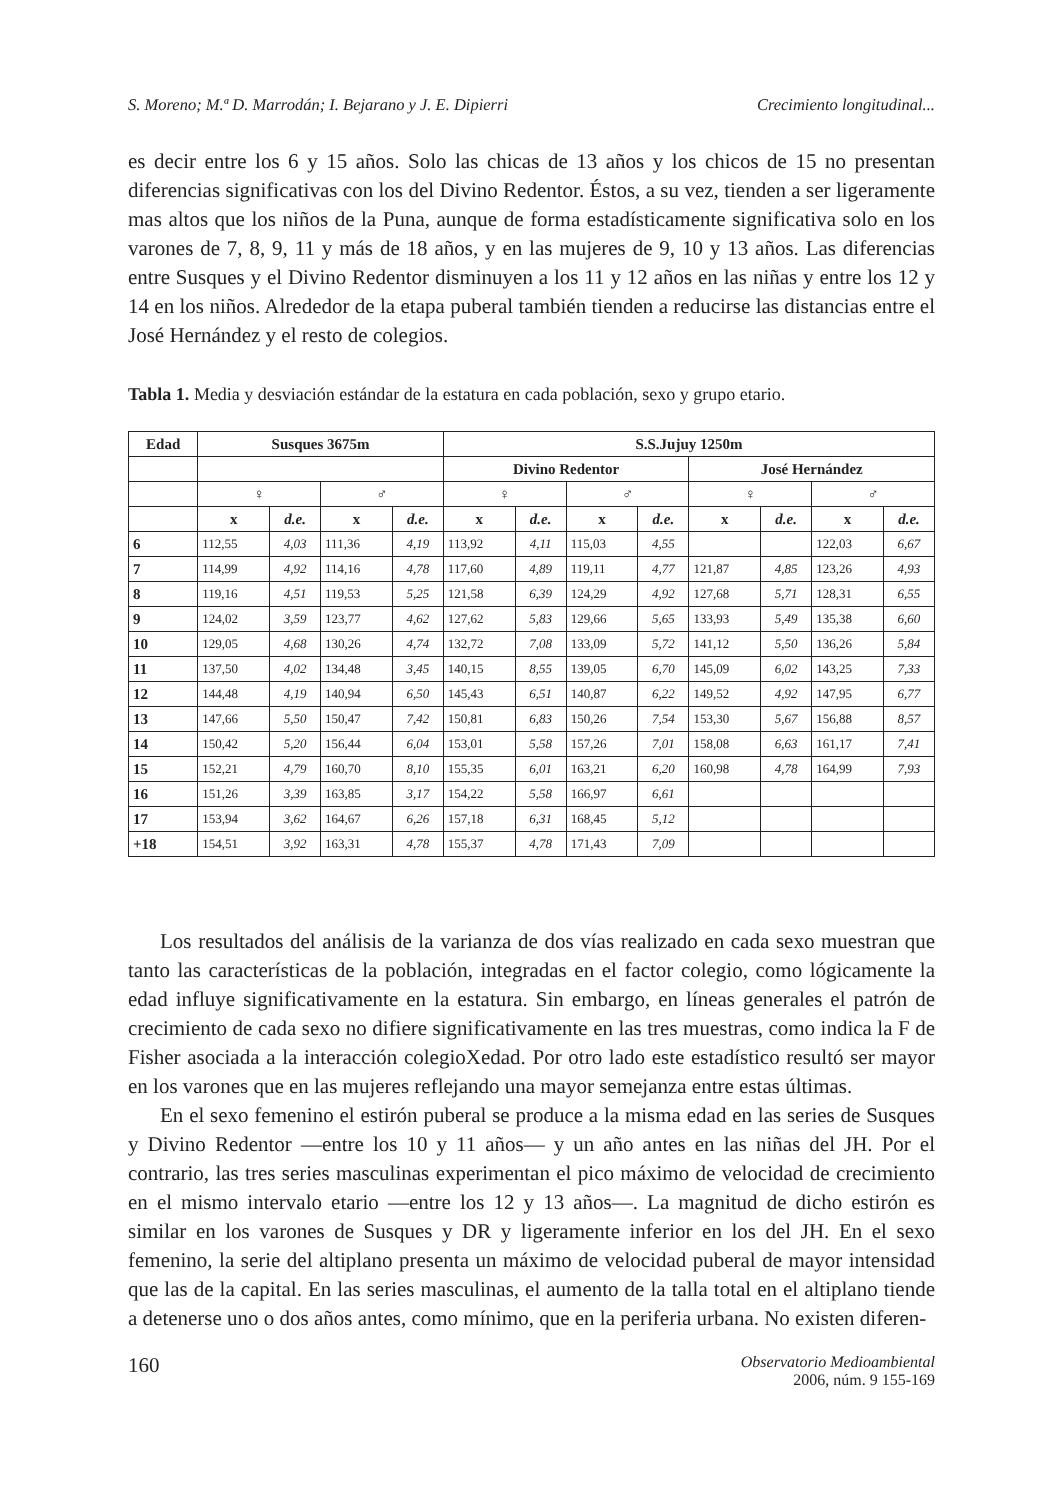S. Moreno; M.ª D. Marrodán; I. Bejarano y J. E. Dipierri Crecimiento longitudinal...
es decir entre los 6 y 15 años. Solo las chicas de 13 años y los chicos de 15 no presentan diferencias significativas con los del Divino Redentor. Éstos, a su vez, tienden a ser ligeramente mas altos que los niños de la Puna, aunque de forma estadísticamente significativa solo en los varones de 7, 8, 9, 11 y más de 18 años, y en las mujeres de 9, 10 y 13 años. Las diferencias entre Susques y el Divino Redentor disminuyen a los 11 y 12 años en las niñas y entre los 12 y 14 en los niños. Alrededor de la etapa puberal también tienden a reducirse las distancias entre el José Hernández y el resto de colegios.
Tabla 1. Media y desviación estándar de la estatura en cada población, sexo y grupo etario.
| Edad | Susques 3675m | | | | S.S.Jujuy 1250m | | | | | | | |
| --- | --- | --- | --- | --- | --- | --- | --- | --- | --- | --- | --- | --- |
| | | | | | Divino Redentor | | | | José Hernández | | | |
| | ♀ | | ♂ | | ♀ | | ♂ | | ♀ | | ♂ | |
| | x | d.e. | x | d.e. | x | d.e. | x | d.e. | x | d.e. | x | d.e. |
| 6 | 112,55 | 4,03 | 111,36 | 4,19 | 113,92 | 4,11 | 115,03 | 4,55 | | | 122,03 | 6,67 |
| 7 | 114,99 | 4,92 | 114,16 | 4,78 | 117,60 | 4,89 | 119,11 | 4,77 | 121,87 | 4,85 | 123,26 | 4,93 |
| 8 | 119,16 | 4,51 | 119,53 | 5,25 | 121,58 | 6,39 | 124,29 | 4,92 | 127,68 | 5,71 | 128,31 | 6,55 |
| 9 | 124,02 | 3,59 | 123,77 | 4,62 | 127,62 | 5,83 | 129,66 | 5,65 | 133,93 | 5,49 | 135,38 | 6,60 |
| 10 | 129,05 | 4,68 | 130,26 | 4,74 | 132,72 | 7,08 | 133,09 | 5,72 | 141,12 | 5,50 | 136,26 | 5,84 |
| 11 | 137,50 | 4,02 | 134,48 | 3,45 | 140,15 | 8,55 | 139,05 | 6,70 | 145,09 | 6,02 | 143,25 | 7,33 |
| 12 | 144,48 | 4,19 | 140,94 | 6,50 | 145,43 | 6,51 | 140,87 | 6,22 | 149,52 | 4,92 | 147,95 | 6,77 |
| 13 | 147,66 | 5,50 | 150,47 | 7,42 | 150,81 | 6,83 | 150,26 | 7,54 | 153,30 | 5,67 | 156,88 | 8,57 |
| 14 | 150,42 | 5,20 | 156,44 | 6,04 | 153,01 | 5,58 | 157,26 | 7,01 | 158,08 | 6,63 | 161,17 | 7,41 |
| 15 | 152,21 | 4,79 | 160,70 | 8,10 | 155,35 | 6,01 | 163,21 | 6,20 | 160,98 | 4,78 | 164,99 | 7,93 |
| 16 | 151,26 | 3,39 | 163,85 | 3,17 | 154,22 | 5,58 | 166,97 | 6,61 | | | | |
| 17 | 153,94 | 3,62 | 164,67 | 6,26 | 157,18 | 6,31 | 168,45 | 5,12 | | | | |
| +18 | 154,51 | 3,92 | 163,31 | 4,78 | 155,37 | 4,78 | 171,43 | 7,09 | | | | |
Los resultados del análisis de la varianza de dos vías realizado en cada sexo muestran que tanto las características de la población, integradas en el factor colegio, como lógicamente la edad influye significativamente en la estatura. Sin embargo, en líneas generales el patrón de crecimiento de cada sexo no difiere significativamente en las tres muestras, como indica la F de Fisher asociada a la interacción colegioXedad. Por otro lado este estadístico resultó ser mayor en los varones que en las mujeres reflejando una mayor semejanza entre estas últimas.
En el sexo femenino el estirón puberal se produce a la misma edad en las series de Susques y Divino Redentor —entre los 10 y 11 años— y un año antes en las niñas del JH. Por el contrario, las tres series masculinas experimentan el pico máximo de velocidad de crecimiento en el mismo intervalo etario —entre los 12 y 13 años—. La magnitud de dicho estirón es similar en los varones de Susques y DR y ligeramente inferior en los del JH. En el sexo femenino, la serie del altiplano presenta un máximo de velocidad puberal de mayor intensidad que las de la capital. En las series masculinas, el aumento de la talla total en el altiplano tiende a detenerse uno o dos años antes, como mínimo, que en la periferia urbana. No existen diferen-
160
Observatorio Medioambiental
2006, núm. 9 155-169